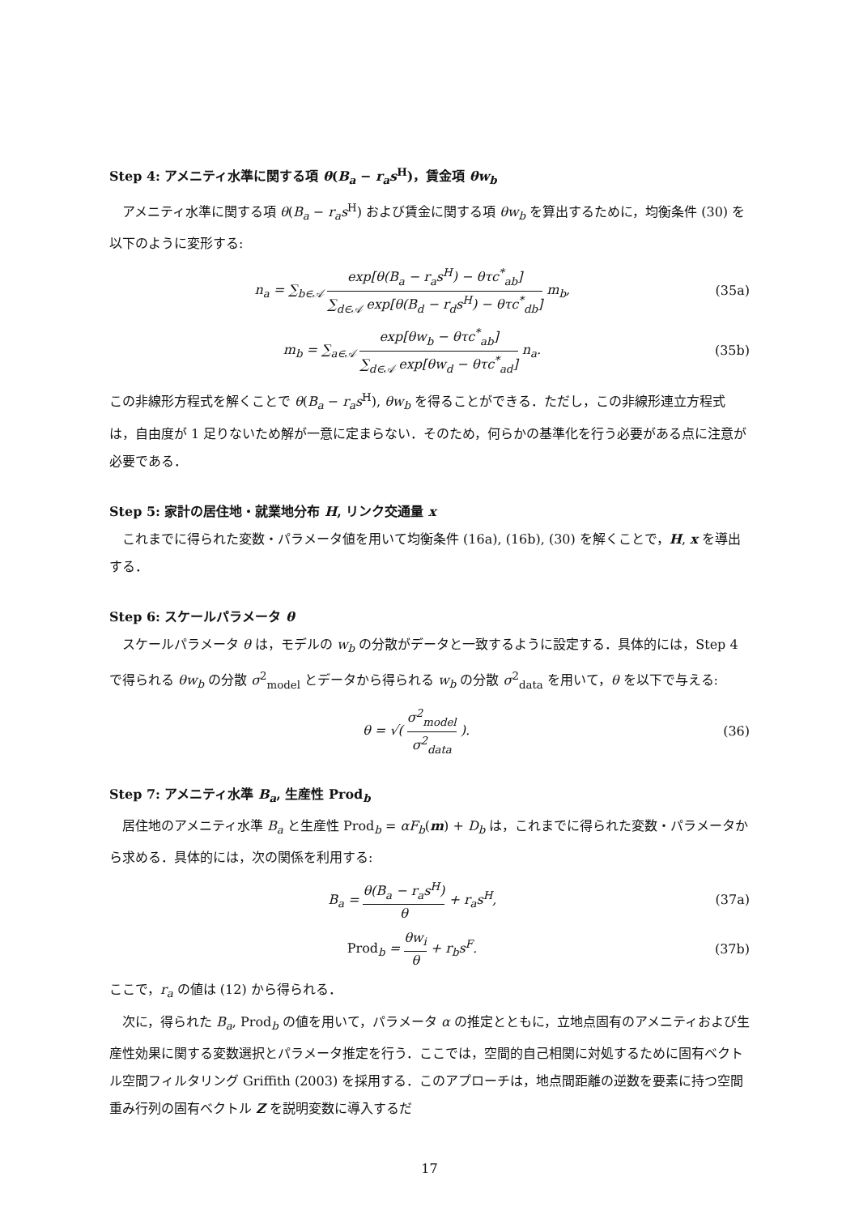Step 4: アメニティ水準に関する項 θ(B<sub>a</sub> − r<sub>a</sub>s<sup>H</sup>)，賃金項 θw<sub>b</sub>
アメニティ水準に関する項 θ(B<sub>a</sub> − r<sub>a</sub>s<sup>H</sup>) および賃金に関する項 θw<sub>b</sub> を算出するために，均衡条件 (30) を以下のように変形する:
n<sub>a</sub> = ∑<sub>b∈𝒜</sub> exp[θ(B<sub>a</sub> − r<sub>a</sub>s<sup>H</sup>) − θτc<sup>*</sup><sub>ab</sub>] ∑<sub>d∈𝒜</sub> exp[θ(B<sub>d</sub> − r<sub>d</sub>s<sup>H</sup>) − θτc<sup>*</sup><sub>db</sub>] m<sub>b</sub>,
(35a)
m<sub>b</sub> = ∑<sub>a∈𝒜</sub> exp[θw<sub>b</sub> − θτc<sup>*</sup><sub>ab</sub>] ∑<sub>d∈𝒜</sub> exp[θw<sub>d</sub> − θτc<sup>*</sup><sub>ad</sub>] n<sub>a</sub>.
(35b)
この非線形方程式を解くことで θ(B<sub>a</sub> − r<sub>a</sub>s<sup>H</sup>), θw<sub>b</sub> を得ることができる．ただし，この非線形連立方程式は，自由度が 1 足りないため解が一意に定まらない．そのため，何らかの基準化を行う必要がある点に注意が必要である．
Step 5: 家計の居住地・就業地分布 H, リンク交通量 x
これまでに得られた変数・パラメータ値を用いて均衡条件 (16a), (16b), (30) を解くことで，H, x を導出する．
Step 6: スケールパラメータ θ
スケールパラメータ θ は，モデルの w<sub>b</sub> の分散がデータと一致するように設定する．具体的には，Step 4 で得られる θw<sub>b</sub> の分散 σ<sup>2</sup><sub>model</sub> とデータから得られる w<sub>b</sub> の分散 σ<sup>2</sup><sub>data</sub> を用いて，θ を以下で与える:
θ = √( σ<sup>2</sup><sub>model</sub> σ<sup>2</sup><sub>data</sub> ). (36)
Step 7: アメニティ水準 B<sub>a</sub>, 生産性 Prod<sub>b</sub>
居住地のアメニティ水準 B<sub>a</sub> と生産性 Prod<sub>b</sub> = αF<sub>b</sub>(m) + D<sub>b</sub> は，これまでに得られた変数・パラメータから求める．具体的には，次の関係を利用する:
B<sub>a</sub> = θ(B<sub>a</sub> − r<sub>a</sub>s<sup>H</sup>) θ + r<sub>a</sub>s<sup>H</sup>, (37a)
Prod<sub>b</sub> = θw<sub>i</sub> θ + r<sub>b</sub>s<sup>F</sup>. (37b)
ここで，r<sub>a</sub> の値は (12) から得られる．
次に，得られた B<sub>a</sub>, Prod<sub>b</sub> の値を用いて，パラメータ α の推定とともに，立地点固有のアメニティおよび生産性効果に関する変数選択とパラメータ推定を行う．ここでは，空間的自己相関に対処するために固有ベクトル空間フィルタリング Griffith (2003) を採用する．このアプローチは，地点間距離の逆数を要素に持つ空間重み行列の固有ベクトル Z を説明変数に導入するだ
17